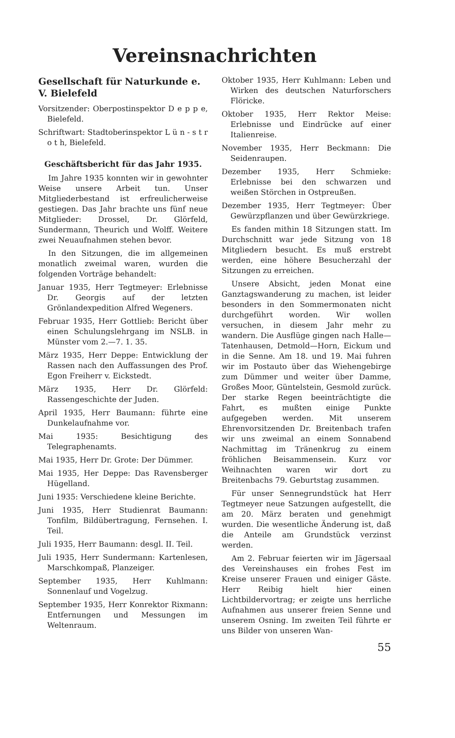Vereinsnachrichten
Gesellschaft für Naturkunde e. V. Bielefeld
Vorsitzender: Oberpostinspektor D e p p e, Bielefeld.
Schriftwart: Stadtoberinspektor L ü n - s t r o t h, Bielefeld.
Geschäftsbericht für das Jahr 1935.
Im Jahre 1935 konnten wir in gewohnter Weise unsere Arbeit tun. Unser Mitgliederbestand ist erfreulicherweise gestiegen. Das Jahr brachte uns fünf neue Mitglieder: Drossel, Dr. Glörfeld, Sundermann, Theurich und Wolff. Weitere zwei Neuaufnahmen stehen bevor.
In den Sitzungen, die im allgemeinen monatlich zweimal waren, wurden die folgenden Vorträge behandelt:
Januar 1935, Herr Tegtmeyer: Erlebnisse Dr. Georgis auf der letzten Grönlandexpedition Alfred Wegeners.
Februar 1935, Herr Gottlieb: Bericht über einen Schulungslehrgang im NSLB. in Münster vom 2.—7. 1. 35.
März 1935, Herr Deppe: Entwicklung der Rassen nach den Auffassungen des Prof. Egon Freiherr v. Eickstedt.
März 1935, Herr Dr. Glörfeld: Rassengeschichte der Juden.
April 1935, Herr Baumann: führte eine Dunkelaufnahme vor.
Mai 1935: Besichtigung des Telegraphenamts.
Mai 1935, Herr Dr. Grote: Der Dümmer.
Mai 1935, Her Deppe: Das Ravensberger Hügelland.
Juni 1935: Verschiedene kleine Berichte.
Juni 1935, Herr Studienrat Baumann: Tonfilm, Bildübertragung, Fernsehen. I. Teil.
Juli 1935, Herr Baumann: desgl. II. Teil.
Juli 1935, Herr Sundermann: Kartenlesen, Marschkompaß, Planzeiger.
September 1935, Herr Kuhlmann: Sonnenlauf und Vogelzug.
September 1935, Herr Konrektor Rixmann: Entfernungen und Messungen im Weltenraum.
Oktober 1935, Herr Kuhlmann: Leben und Wirken des deutschen Naturforschers Flöricke.
Oktober 1935, Herr Rektor Meise: Erlebnisse und Eindrücke auf einer Italienreise.
November 1935, Herr Beckmann: Die Seidenraupen.
Dezember 1935, Herr Schmieke: Erlebnisse bei den schwarzen und weißen Störchen in Ostpreußen.
Dezember 1935, Herr Tegtmeyer: Über Gewürzpflanzen und über Gewürzkriege.
Es fanden mithin 18 Sitzungen statt. Im Durchschnitt war jede Sitzung von 18 Mitgliedern besucht. Es muß erstrebt werden, eine höhere Besucherzahl der Sitzungen zu erreichen.
Unsere Absicht, jeden Monat eine Ganztagswanderung zu machen, ist leider besonders in den Sommermonaten nicht durchgeführt worden. Wir wollen versuchen, in diesem Jahr mehr zu wandern. Die Ausflüge gingen nach Halle—Tatenhausen, Detmold—Horn, Eickum und in die Senne. Am 18. und 19. Mai fuhren wir im Postauto über das Wiehengebirge zum Dümmer und weiter über Damme, Großes Moor, Güntelstein, Gesmold zurück. Der starke Regen beeinträchtigte die Fahrt, es mußten einige Punkte aufgegeben werden. Mit unserem Ehrenvorsitzenden Dr. Breitenbach trafen wir uns zweimal an einem Sonnabend Nachmittag im Tränenkrug zu einem fröhlichen Beisammensein. Kurz vor Weihnachten waren wir dort zu Breitenbachs 79. Geburtstag zusammen.
Für unser Sennegrundstück hat Herr Tegtmeyer neue Satzungen aufgestellt, die am 20. März beraten und genehmigt wurden. Die wesentliche Änderung ist, daß die Anteile am Grundstück verzinst werden.
Am 2. Februar feierten wir im Jägersaal des Vereinshauses ein frohes Fest im Kreise unserer Frauen und einiger Gäste. Herr Reibig hielt hier einen Lichtbildervortrag; er zeigte uns herrliche Aufnahmen aus unserer freien Senne und unserem Osning. Im zweiten Teil führte er uns Bilder von unseren Wan-
55